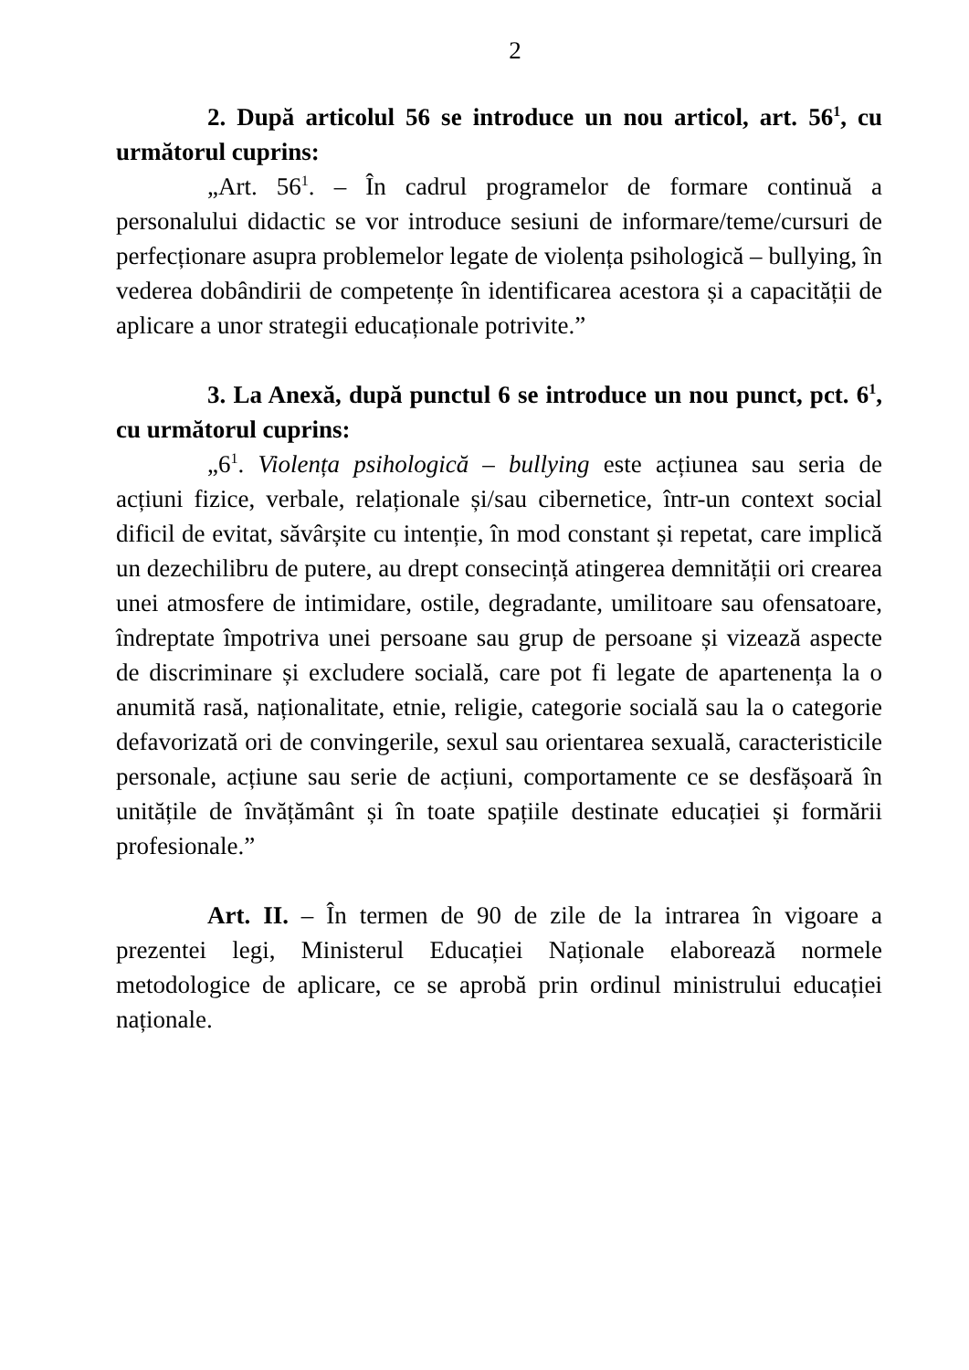2
2. După articolul 56 se introduce un nou articol, art. 56<sup>1</sup>, cu următorul cuprins:
„Art. 56<sup>1</sup>. – În cadrul programelor de formare continuă a personalului didactic se vor introduce sesiuni de informare/teme/cursuri de perfecționare asupra problemelor legate de violența psihologică – bullying, în vederea dobândirii de competențe în identificarea acestora și a capacității de aplicare a unor strategii educaționale potrivite.”
3. La Anexă, după punctul 6 se introduce un nou punct, pct. 6<sup>1</sup>, cu următorul cuprins:
„6<sup>1</sup>. Violența psihologică – bullying este acțiunea sau seria de acțiuni fizice, verbale, relaționale și/sau cibernetice, într-un context social dificil de evitat, săvârșite cu intenție, în mod constant și repetat, care implică un dezechilibru de putere, au drept consecință atingerea demnității ori crearea unei atmosfere de intimidare, ostile, degradante, umilitoare sau ofensatoare, îndreptate împotriva unei persoane sau grup de persoane și vizează aspecte de discriminare și excludere socială, care pot fi legate de apartenența la o anumită rasă, naționalitate, etnie, religie, categorie socială sau la o categorie defavorizată ori de convingerile, sexul sau orientarea sexuală, caracteristicile personale, acțiune sau serie de acțiuni, comportamente ce se desfășoară în unitățile de învățământ și în toate spațiile destinate educației și formării profesionale.”
Art. II. – În termen de 90 de zile de la intrarea în vigoare a prezentei legi, Ministerul Educației Naționale elaborează normele metodologice de aplicare, ce se aprobă prin ordinul ministrului educației naționale.